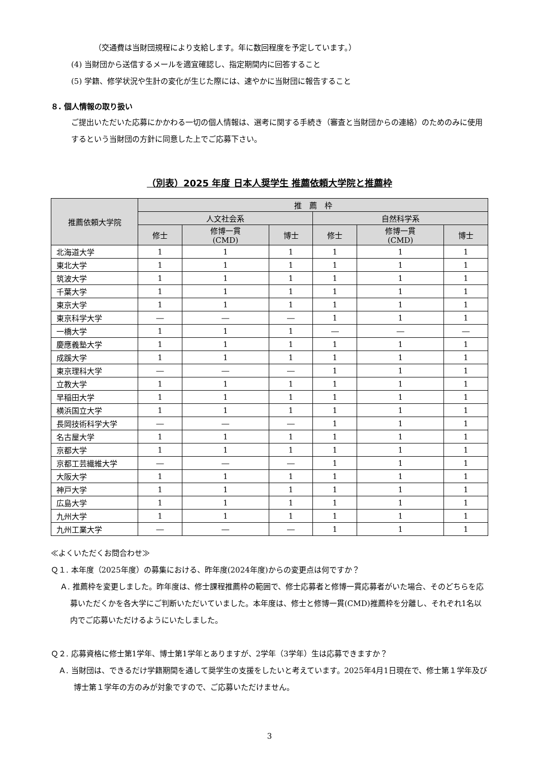（交通費は当財団規程により支給します。年に数回程度を予定しています。）
(4) 当財団から送信するメールを適宜確認し、指定期間内に回答すること
(5) 学籍、修学状況や生計の変化が生じた際には、速やかに当財団に報告すること
８. 個人情報の取り扱い
ご提出いただいた応募にかかわる一切の個人情報は、選考に関する手続き（審査と当財団からの連絡）のためのみに使用するという当財団の方針に同意した上でご応募下さい。
（別表）2025 年度 日本人奨学生 推薦依頼大学院と推薦枠
| 推薦依頼大学院 | 推 薦 枠 | | | | | |
| --- | --- | --- | --- | --- | --- | --- |
| | 人文社会系 | | | 自然科学系 | | |
| | 修士 | 修博一貫 (CMD) | 博士 | 修士 | 修博一貫 (CMD) | 博士 |
| 北海道大学 | 1 | 1 | 1 | 1 | 1 | 1 |
| 東北大学 | 1 | 1 | 1 | 1 | 1 | 1 |
| 筑波大学 | 1 | 1 | 1 | 1 | 1 | 1 |
| 千葉大学 | 1 | 1 | 1 | 1 | 1 | 1 |
| 東京大学 | 1 | 1 | 1 | 1 | 1 | 1 |
| 東京科学大学 | ― | ― | ― | 1 | 1 | 1 |
| 一橋大学 | 1 | 1 | 1 | ― | ― | ― |
| 慶應義塾大学 | 1 | 1 | 1 | 1 | 1 | 1 |
| 成蹊大学 | 1 | 1 | 1 | 1 | 1 | 1 |
| 東京理科大学 | ― | ― | ― | 1 | 1 | 1 |
| 立教大学 | 1 | 1 | 1 | 1 | 1 | 1 |
| 早稲田大学 | 1 | 1 | 1 | 1 | 1 | 1 |
| 横浜国立大学 | 1 | 1 | 1 | 1 | 1 | 1 |
| 長岡技術科学大学 | ― | ― | ― | 1 | 1 | 1 |
| 名古屋大学 | 1 | 1 | 1 | 1 | 1 | 1 |
| 京都大学 | 1 | 1 | 1 | 1 | 1 | 1 |
| 京都工芸繊維大学 | ― | ― | ― | 1 | 1 | 1 |
| 大阪大学 | 1 | 1 | 1 | 1 | 1 | 1 |
| 神戸大学 | 1 | 1 | 1 | 1 | 1 | 1 |
| 広島大学 | 1 | 1 | 1 | 1 | 1 | 1 |
| 九州大学 | 1 | 1 | 1 | 1 | 1 | 1 |
| 九州工業大学 | ― | ― | ― | 1 | 1 | 1 |
≪よくいただくお問合わせ≫
Ｑ１. 本年度（2025年度）の募集における、昨年度(2024年度)からの変更点は何ですか？
Ａ. 推薦枠を変更しました。昨年度は、修士課程推薦枠の範囲で、修士応募者と修博一貫応募者がいた場合、そのどちらを応募いただくかを各大学にご判断いただいていました。本年度は、修士と修博一貫(CMD)推薦枠を分離し、それぞれ1名以内でご応募いただけるようにいたしました。
Ｑ２. 応募資格に修士第1学年、博士第1学年とありますが、2学年（3学年）生は応募できますか？
Ａ. 当財団は、できるだけ学籍期間を通して奨学生の支援をしたいと考えています。2025年4月1日現在で、修士第１学年及び博士第１学年の方のみが対象ですので、ご応募いただけません。
3